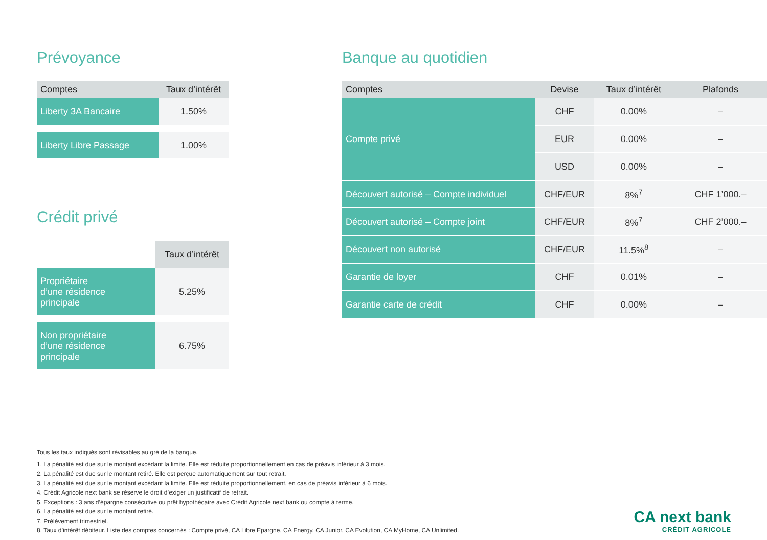Prévoyance
| Comptes | Taux d’intérêt |
| --- | --- |
| Liberty 3A Bancaire | 1.50% |
| Liberty Libre Passage | 1.00% |
Crédit privé
| | Taux d’intérêt |
| Propriétaire d’une résidence principale | 5.25% |
| Non propriétaire d’une résidence principale | 6.75% |
Banque au quotidien
| Comptes | Devise | Taux d’intérêt | Plafonds |
| --- | --- | --- | --- |
| Compte privé | CHF | 0.00% | – |
| | EUR | 0.00% | – |
| | USD | 0.00% | – |
| Découvert autorisé – Compte individuel | CHF/EUR | 8%<sup>7</sup> | CHF 1’000.– |
| Découvert autorisé – Compte joint | CHF/EUR | 8%<sup>7</sup> | CHF 2’000.– |
| Découvert non autorisé | CHF/EUR | 11.5%<sup>8</sup> | – |
| Garantie de loyer | CHF | 0.01% | – |
| Garantie carte de crédit | CHF | 0.00% | – |
Tous les taux indiqués sont révisables au gré de la banque.
1. La pénalité est due sur le montant excédant la limite. Elle est réduite proportionnellement en cas de préavis inférieur à 3 mois.
2. La pénalité est due sur le montant retiré. Elle est perçue automatiquement sur tout retrait.
3. La pénalité est due sur le montant excédant la limite. Elle est réduite proportionnellement, en cas de préavis inférieur à 6 mois.
4. Crédit Agricole next bank se réserve le droit d’exiger un justificatif de retrait.
5. Exceptions : 3 ans d’épargne consécutive ou prêt hypothécaire avec Crédit Agricole next bank ou compte à terme.
6. La pénalité est due sur le montant retiré.
7. Prélèvement trimestriel.
8. Taux d’intérêt débiteur. Liste des comptes concernés : Compte privé, CA Libre Epargne, CA Energy, CA Junior, CA Evolution, CA MyHome, CA Unlimited.
CA next bank
CRÉDIT AGRICOLE